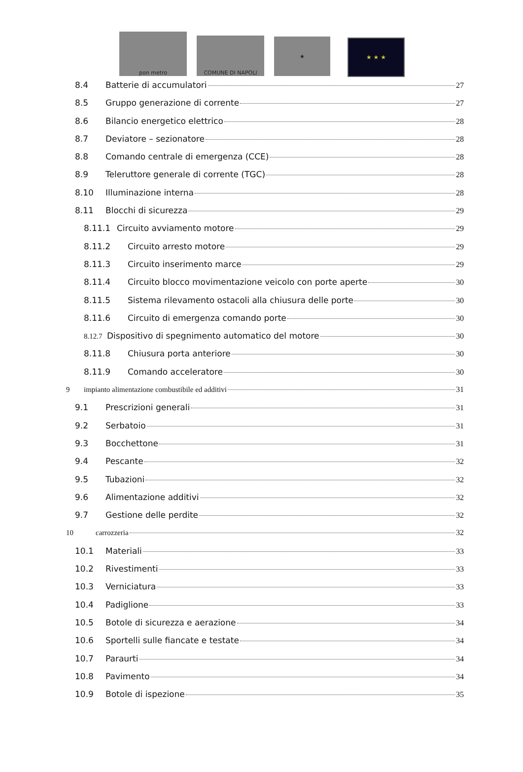pon metro
COMUNE DI NAPOLI
★
★ ★ ★
8.4 Batterie di accumulatori 27
8.5 Gruppo generazione di corrente 27
8.6 Bilancio energetico elettrico 28
8.7 Deviatore – sezionatore 28
8.8 Comando centrale di emergenza (CCE) 28
8.9 Teleruttore generale di corrente (TGC) 28
8.10 Illuminazione interna 28
8.11 Blocchi di sicurezza 29
8.11.1 Circuito avviamento motore 29
8.11.2 Circuito arresto motore 29
8.11.3 Circuito inserimento marce 29
8.11.4 Circuito blocco movimentazione veicolo con porte aperte 30
8.11.5 Sistema rilevamento ostacoli alla chiusura delle porte 30
8.11.6 Circuito di emergenza comando porte 30
8.12.7 Dispositivo di spegnimento automatico del motore 30
8.11.8 Chiusura porta anteriore 30
8.11.9 Comando acceleratore 30
9 impianto alimentazione combustibile ed additivi 31
9.1 Prescrizioni generali 31
9.2 Serbatoio 31
9.3 Bocchettone 31
9.4 Pescante 32
9.5 Tubazioni 32
9.6 Alimentazione additivi 32
9.7 Gestione delle perdite 32
10 carrozzeria 32
10.1 Materiali 33
10.2 Rivestimenti 33
10.3 Verniciatura 33
10.4 Padiglione 33
10.5 Botole di sicurezza e aerazione 34
10.6 Sportelli sulle fiancate e testate 34
10.7 Paraurti 34
10.8 Pavimento 34
10.9 Botole di ispezione 35